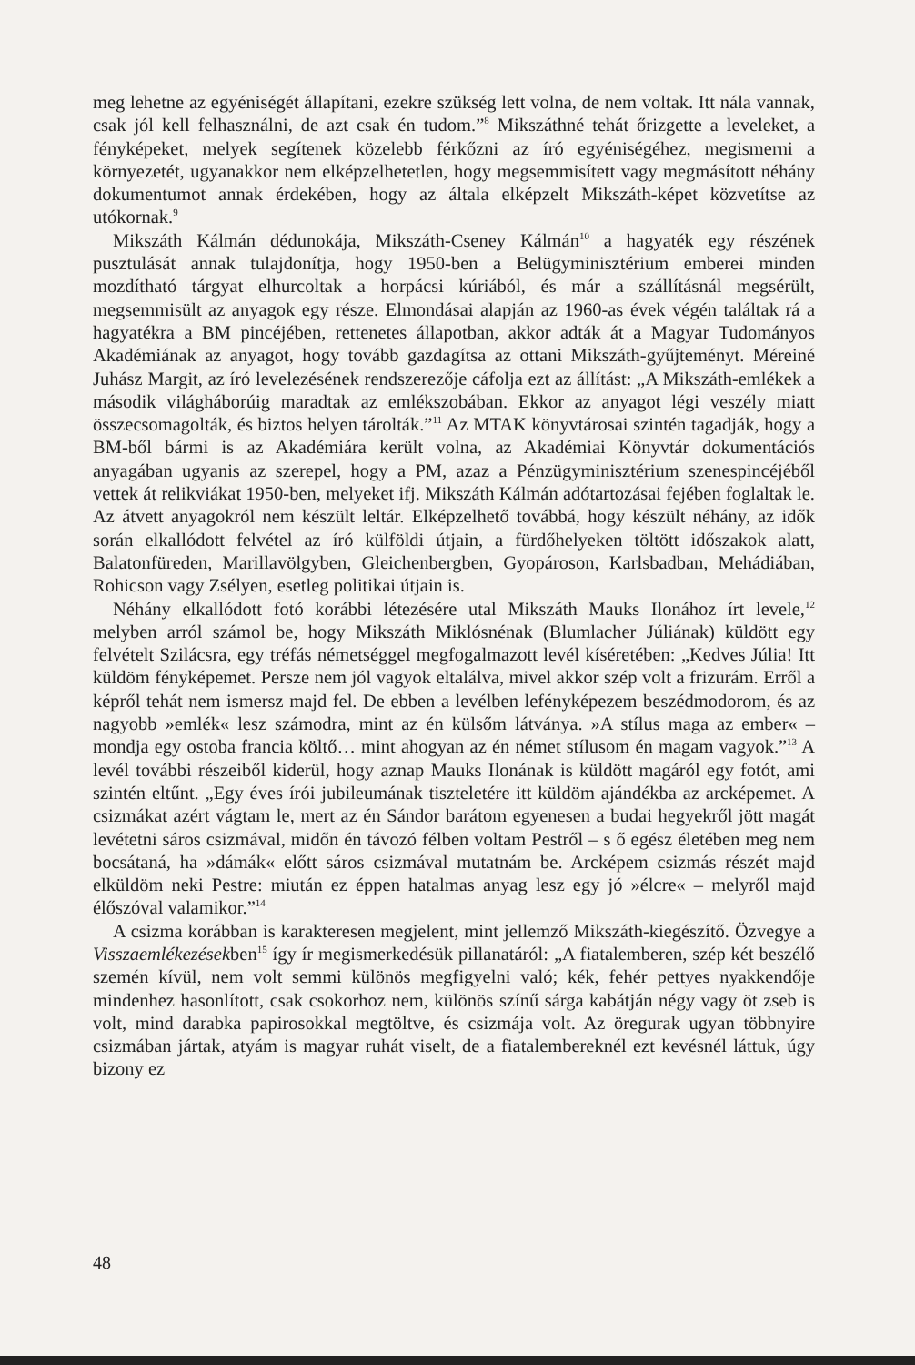meg lehetne az egyéniségét állapítani, ezekre szükség lett volna, de nem voltak. Itt nála vannak, csak jól kell felhasználni, de azt csak én tudom.”<sup>8</sup> Mikszáthné tehát őrizgette a leveleket, a fényképeket, melyek segítenek közelebb férkőzni az író egyéniségéhez, megismerni a környezetét, ugyanakkor nem elképzelhetetlen, hogy megsemmisített vagy megmásított néhány dokumentumot annak érdekében, hogy az általa elképzelt Mikszáth-képet közvetítse az utókornak.<sup>9</sup>
Mikszáth Kálmán dédunokája, Mikszáth-Cseney Kálmán<sup>10</sup> a hagyaték egy részének pusztulását annak tulajdonítja, hogy 1950-ben a Belügyminisztérium emberei minden mozdítható tárgyat elhurcoltak a horpácsi kúriából, és már a szállításnál megsérült, megsemmisült az anyagok egy része. Elmondásai alapján az 1960-as évek végén találtak rá a hagyatékra a BM pincéjében, rettenetes állapotban, akkor adták át a Magyar Tudományos Akadémiának az anyagot, hogy tovább gazdagítsa az ottani Mikszáth-gyűjteményt. Méreiné Juhász Margit, az író levelezésének rendszerezője cáfolja ezt az állítást: „A Mikszáth-emlékek a második világháborúig maradtak az emlékszobában. Ekkor az anyagot légi veszély miatt összecsomagolták, és biztos helyen tárolták.”<sup>11</sup> Az MTAK könyvtárosai szintén tagadják, hogy a BM-ből bármi is az Akadémiára került volna, az Akadémiai Könyvtár dokumentációs anyagában ugyanis az szerepel, hogy a PM, azaz a Pénzügyminisztérium szenespincéjéből vettek át relikviákat 1950-ben, melyeket ifj. Mikszáth Kálmán adótartozásai fejében foglaltak le. Az átvett anyagokról nem készült leltár. Elképzelhető továbbá, hogy készült néhány, az idők során elkallódott felvétel az író külföldi útjain, a fürdőhelyeken töltött időszakok alatt, Balatonfüreden, Marillavölgyben, Gleichenbergben, Gyopároson, Karlsbadban, Mehádiában, Rohicson vagy Zsélyen, esetleg politikai útjain is.
Néhány elkallódott fotó korábbi létezésére utal Mikszáth Mauks Ilonához írt levele,<sup>12</sup> melyben arról számol be, hogy Mikszáth Miklósnénak (Blumlacher Júliának) küldött egy felvételt Szilácsra, egy tréfás németséggel megfogalmazott levél kíséretében: „Kedves Júlia! Itt küldöm fényképemet. Persze nem jól vagyok eltalálva, mivel akkor szép volt a frizurám. Erről a képről tehát nem ismersz majd fel. De ebben a levélben lefényképezem beszédmodorom, és az nagyobb »emlék« lesz számodra, mint az én külsőm látványa. »A stílus maga az ember« – mondja egy ostoba francia költő… mint ahogyan az én német stílusom én magam vagyok.”<sup>13</sup> A levél további részeiből kiderül, hogy aznap Mauks Ilonának is küldött magáról egy fotót, ami szintén eltűnt. „Egy éves írói jubileumának tiszteletére itt küldöm ajándékba az arcképemet. A csizmákat azért vágtam le, mert az én Sándor barátom egyenesen a budai hegyekről jött magát levétetni sáros csizmával, midőn én távozó félben voltam Pestről – s ő egész életében meg nem bocsátaná, ha »dámák« előtt sáros csizmával mutatnám be. Arcképem csizmás részét majd elküldöm neki Pestre: miután ez éppen hatalmas anyag lesz egy jó »élcre« – melyről majd élőszóval valamikor.”<sup>14</sup>
A csizma korábban is karakteresen megjelent, mint jellemző Mikszáth-kiegészítő. Özvegye a Visszaemlékezésekben<sup>15</sup> így ír megismerkedésük pillanatáról: „A fiatalemberen, szép két beszélő szemén kívül, nem volt semmi különös megfigyelni való; kék, fehér pettyes nyakkendője mindenhez hasonlított, csak csokorhoz nem, különös színű sárga kabátján négy vagy öt zseb is volt, mind darabka papirosokkal megtöltve, és csizmája volt. Az öregurak ugyan többnyire csizmában jártak, atyám is magyar ruhát viselt, de a fiatalembereknél ezt kevésnél láttuk, úgy bizony ez
48